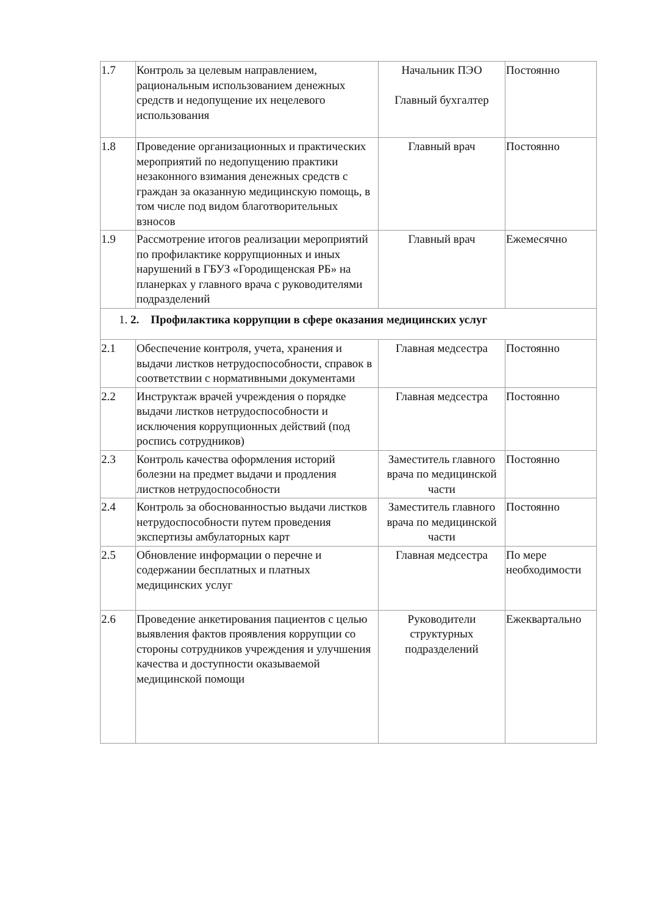| 1.7 | Контроль за целевым направлением, рациональным использованием денежных средств и недопущение их нецелевого использования | Начальник ПЭО Главный бухгалтер | Постоянно |
| 1.8 | Проведение организационных и практических мероприятий по недопущению практики незаконного взимания денежных средств с граждан за оказанную медицинскую помощь, в том числе под видом благотворительных взносов | Главный врач | Постоянно |
| 1.9 | Рассмотрение итогов реализации мероприятий по профилактике коррупционных и иных нарушений в ГБУЗ «Городищенская РБ» на планерках у главного врача с руководителями подразделений | Главный врач | Ежемесячно |
| 1. 2. Профилактика коррупции в сфере оказания медицинских услуг | | | |
| 2.1 | Обеспечение контроля, учета, хранения и выдачи листков нетрудоспособности, справок в соответствии с нормативными документами | Главная медсестра | Постоянно |
| 2.2 | Инструктаж врачей учреждения о порядке выдачи листков нетрудоспособности и исключения коррупционных действий (под роспись сотрудников) | Главная медсестра | Постоянно |
| 2.3 | Контроль качества оформления историй болезни на предмет выдачи и продления листков нетрудоспособности | Заместитель главного врача по медицинской части | Постоянно |
| 2.4 | Контроль за обоснованностью выдачи листков нетрудоспособности путем проведения экспертизы амбулаторных карт | Заместитель главного врача по медицинской части | Постоянно |
| 2.5 | Обновление информации о перечне и содержании бесплатных и платных медицинских услуг | Главная медсестра | По мере необходимости |
| 2.6 | Проведение анкетирования пациентов с целью выявления фактов проявления коррупции со стороны сотрудников учреждения и улучшения качества и доступности оказываемой медицинской помощи | Руководители структурных подразделений | Ежеквартально |